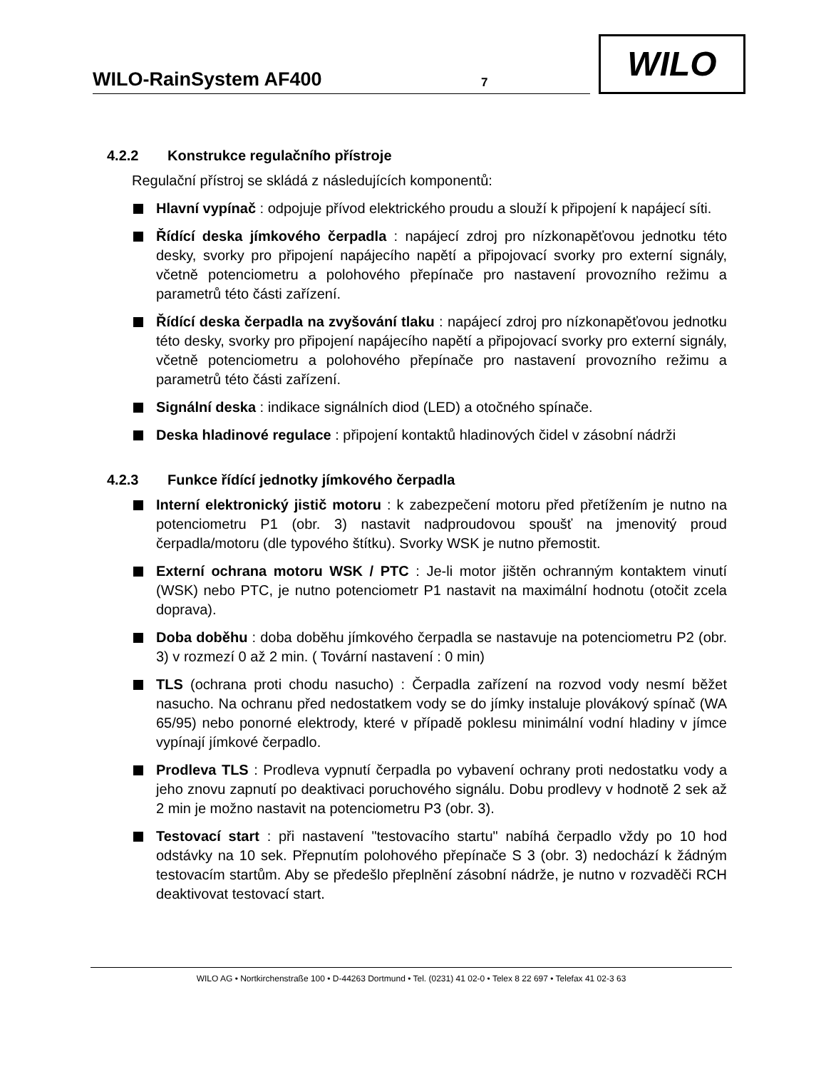WILO-RainSystem AF400 7
WILO
4.2.2 Konstrukce regulačního přístroje
Regulační přístroj se skládá z následujících komponentů:
Hlavní vypínač : odpojuje přívod elektrického proudu a slouží k připojení k napájecí síti.
Řídící deska jímkového čerpadla : napájecí zdroj pro nízkonapěťovou jednotku této desky, svorky pro připojení napájecího napětí a připojovací svorky pro externí signály, včetně potenciometru a polohového přepínače pro nastavení provozního režimu a parametrů této části zařízení.
Řídící deska čerpadla na zvyšování tlaku : napájecí zdroj pro nízkonapěťovou jednotku této desky, svorky pro připojení napájecího napětí a připojovací svorky pro externí signály, včetně potenciometru a polohového přepínače pro nastavení provozního režimu a parametrů této části zařízení.
Signální deska : indikace signálních diod (LED) a otočného spínače.
Deska hladinové regulace : připojení kontaktů hladinových čidel v zásobní nádrži
4.2.3 Funkce řídící jednotky jímkového čerpadla
Interní elektronický jistič motoru : k zabezpečení motoru před přetížením je nutno na potenciometru P1 (obr. 3) nastavit nadproudovou spoušť na jmenovitý proud čerpadla/motoru (dle typového štítku). Svorky WSK je nutno přemostit.
Externí ochrana motoru WSK / PTC : Je-li motor jištěn ochranným kontaktem vinutí (WSK) nebo PTC, je nutno potenciometr P1 nastavit na maximální hodnotu (otočit zcela doprava).
Doba doběhu : doba doběhu jímkového čerpadla se nastavuje na potenciometru P2 (obr. 3) v rozmezí 0 až 2 min. ( Tovární nastavení : 0 min)
TLS (ochrana proti chodu nasucho) : Čerpadla zařízení na rozvod vody nesmí běžet nasucho. Na ochranu před nedostatkem vody se do jímky instaluje plovákový spínač (WA 65/95) nebo ponorné elektrody, které v případě poklesu minimální vodní hladiny v jímce vypínají jímkové čerpadlo.
Prodleva TLS : Prodleva vypnutí čerpadla po vybavení ochrany proti nedostatku vody a jeho znovu zapnutí po deaktivaci poruchového signálu. Dobu prodlevy v hodnotě 2 sek až 2 min je možno nastavit na potenciometru P3 (obr. 3).
Testovací start : při nastavení "testovacího startu" nabíhá čerpadlo vždy po 10 hod odstávky na 10 sek. Přepnutím polohového přepínače S 3 (obr. 3) nedochází k žádným testovacím startům. Aby se předešlo přeplnění zásobní nádrže, je nutno v rozvaděči RCH deaktivovat testovací start.
WILO AG • Nortkirchenstraße 100 • D-44263 Dortmund • Tel. (0231) 41 02-0 • Telex 8 22 697 • Telefax 41 02-3 63